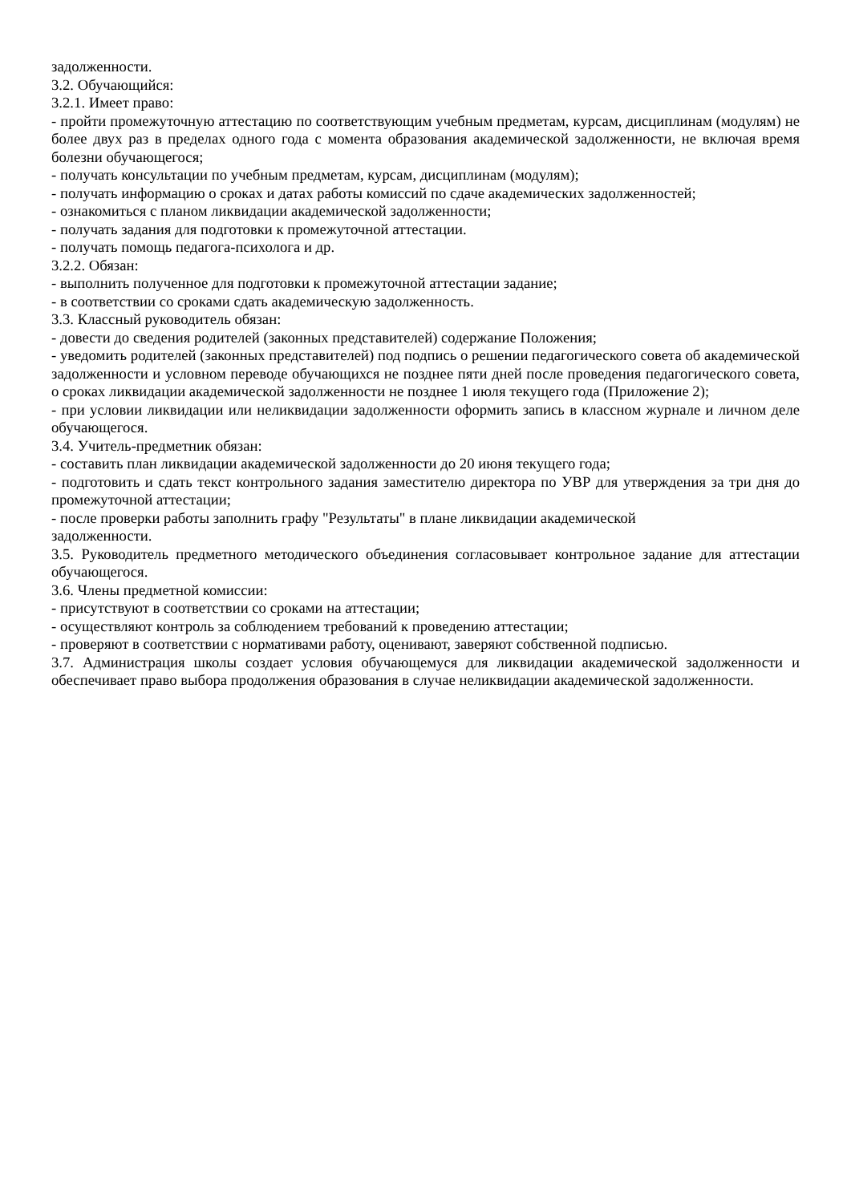задолженности.
3.2. Обучающийся:
3.2.1. Имеет право:
- пройти промежуточную аттестацию по соответствующим учебным предметам, курсам, дисциплинам (модулям) не более двух раз в пределах одного года с момента образования академической задолженности, не включая время болезни обучающегося;
- получать консультации по учебным предметам, курсам, дисциплинам (модулям);
- получать информацию о сроках и датах работы комиссий по сдаче академических задолженностей;
- ознакомиться с планом ликвидации академической задолженности;
- получать задания для подготовки к промежуточной аттестации.
- получать помощь педагога-психолога и др.
3.2.2. Обязан:
- выполнить полученное для подготовки к промежуточной аттестации задание;
- в соответствии со сроками сдать академическую задолженность.
3.3. Классный руководитель обязан:
- довести до сведения родителей (законных представителей) содержание Положения;
- уведомить родителей (законных представителей) под подпись о решении педагогического совета об академической задолженности и условном переводе обучающихся не позднее пяти дней после проведения педагогического совета, о сроках ликвидации академической задолженности не позднее 1 июля текущего года (Приложение 2);
- при условии ликвидации или неликвидации задолженности оформить запись в классном журнале и личном деле обучающегося.
3.4. Учитель-предметник обязан:
- составить план ликвидации академической задолженности до 20 июня текущего года;
- подготовить и сдать текст контрольного задания заместителю директора по УВР для утверждения за три дня до промежуточной аттестации;
- после проверки работы заполнить графу "Результаты" в плане ликвидации академической
задолженности.
3.5. Руководитель предметного методического объединения согласовывает контрольное задание для аттестации обучающегося.
3.6. Члены предметной комиссии:
- присутствуют в соответствии со сроками на аттестации;
- осуществляют контроль за соблюдением требований к проведению аттестации;
- проверяют в соответствии с нормативами работу, оценивают, заверяют собственной подписью.
3.7. Администрация школы создает условия обучающемуся для ликвидации академической задолженности и обеспечивает право выбора продолжения образования в случае неликвидации академической задолженности.